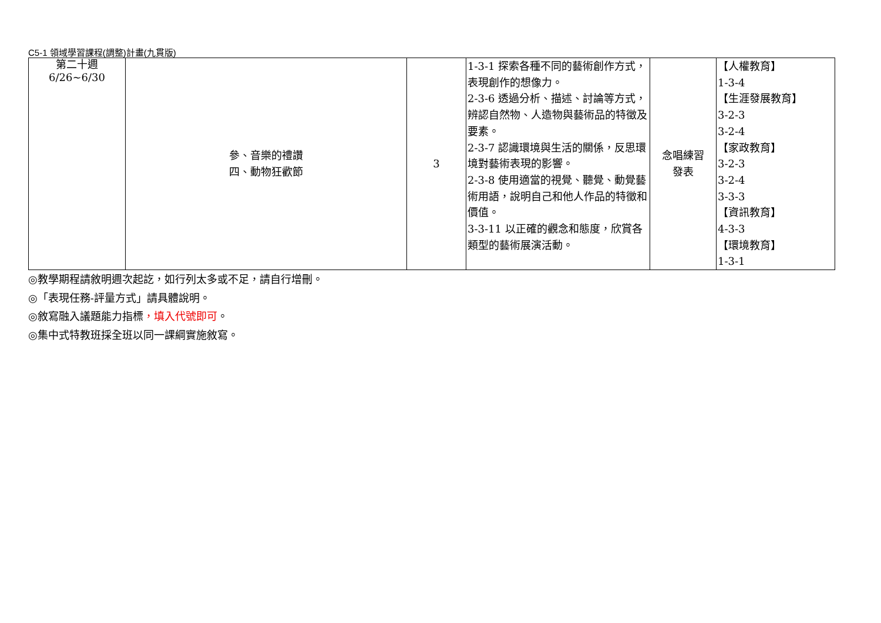C5-1 領域學習課程(調整)計畫(九貫版)
| 第二十週 6/26~6/30 | 參、音樂的禮讚 四、動物狂歡節 | 3 | 1-3-1 探索各種不同的藝術創作方式，表現創作的想像力。 2-3-6 透過分析、描述、討論等方式，辨認自然物、人造物與藝術品的特徵及要素。 2-3-7 認識環境與生活的關係，反思環境對藝術表現的影響。 2-3-8 使用適當的視覺、聽覺、動覺藝術用語，說明自己和他人作品的特徵和價值。 3-3-11 以正確的觀念和態度，欣賞各類型的藝術展演活動。 | 念唱練習 發表 | 【人權教育】 1-3-4 【生涯發展教育】 3-2-3 3-2-4 【家政教育】 3-2-3 3-2-4 3-3-3 【資訊教育】 4-3-3 【環境教育】 1-3-1 |
◎教學期程請敘明週次起訖，如行列太多或不足，請自行增刪。
◎「表現任務-評量方式」請具體說明。
◎敘寫融入議題能力指標，填入代號即可。
◎集中式特教班採全班以同一課綱實施敘寫。